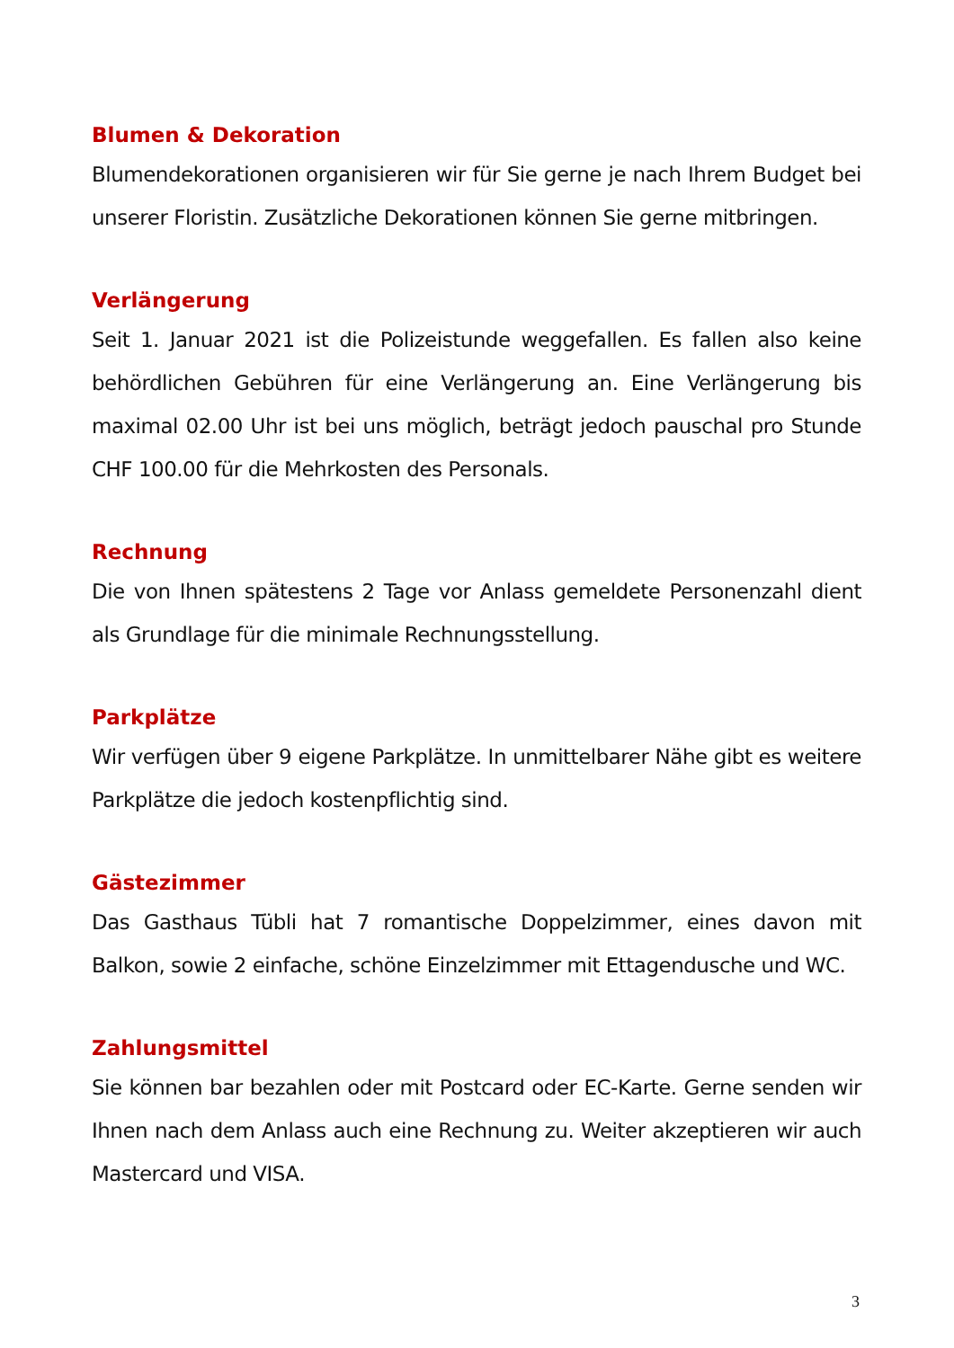Blumen & Dekoration
Blumendekorationen organisieren wir für Sie gerne je nach Ihrem Budget bei unserer Floristin. Zusätzliche Dekorationen können Sie gerne mitbringen.
Verlängerung
Seit 1. Januar 2021 ist die Polizeistunde weggefallen. Es fallen also keine behördlichen Gebühren für eine Verlängerung an. Eine Verlängerung bis maximal 02.00 Uhr ist bei uns möglich, beträgt jedoch pauschal pro Stunde CHF 100.00 für die Mehrkosten des Personals.
Rechnung
Die von Ihnen spätestens 2 Tage vor Anlass gemeldete Personenzahl dient als Grundlage für die minimale Rechnungsstellung.
Parkplätze
Wir verfügen über 9 eigene Parkplätze. In unmittelbarer Nähe gibt es weitere Parkplätze die jedoch kostenpflichtig sind.
Gästezimmer
Das Gasthaus Tübli hat 7 romantische Doppelzimmer, eines davon mit Balkon, sowie 2 einfache, schöne Einzelzimmer mit Ettagendusche und WC.
Zahlungsmittel
Sie können bar bezahlen oder mit Postcard oder EC-Karte. Gerne senden wir Ihnen nach dem Anlass auch eine Rechnung zu. Weiter akzeptieren wir auch Mastercard und VISA.
3